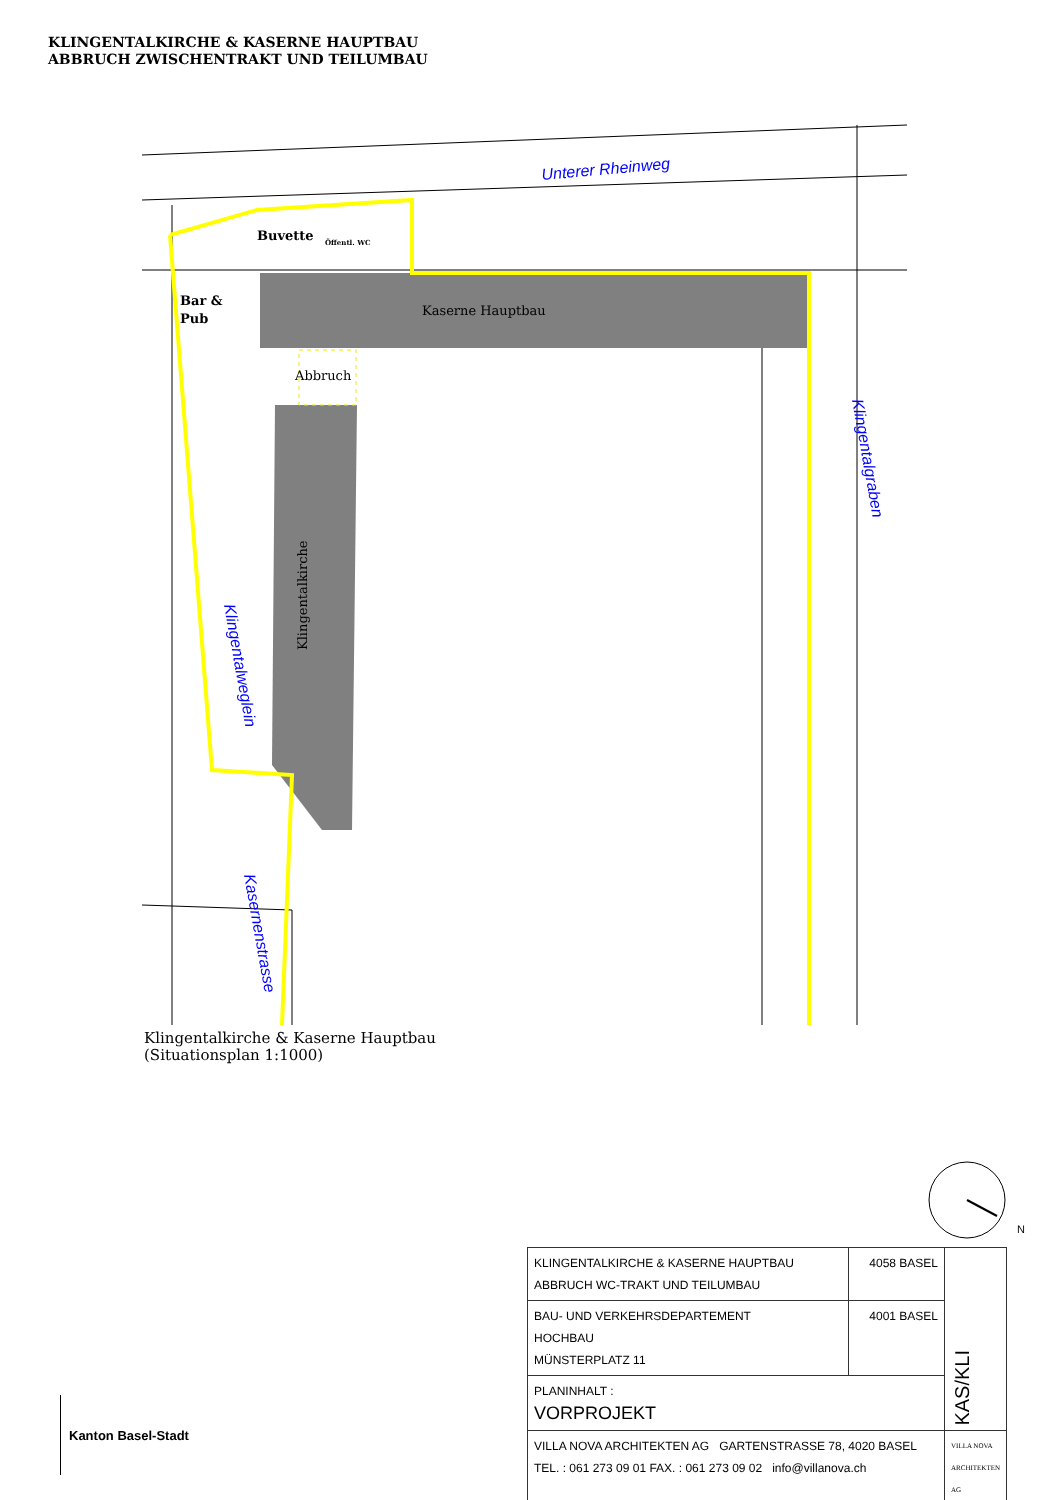KLINGENTALKIRCHE & KASERNE HAUPTBAU
ABBRUCH ZWISCHENTRAKT UND TEILUMBAU
Kaserne Hauptbau
Abbruch
Buvette
Bar &
Pub
Öffentl. WC
Klingentalkirche
Unterer Rheinweg
Klingentalgraben
Klingentalweglein
Kasernenstrasse
Klingentalkirche & Kaserne Hauptbau
(Situationsplan 1:1000)
N
| KLINGENTALKIRCHE & KASERNE HAUPTBAU ABBRUCH WC-TRAKT UND TEILUMBAU | 4058 BASEL | KAS/KLI |
| BAU- UND VERKEHRSDEPARTEMENT HOCHBAU MÜNSTERPLATZ 11 | 4001 BASEL | |
| PLANINHALT : VORPROJEKT | | |
| VILLA NOVA ARCHITEKTEN AG GARTENSTRASSE 78, 4020 BASEL TEL. : 061 273 09 01 FAX. : 061 273 09 02 info@villanova.ch | | VILLA NOVA ARCHITEKTEN AG |
Kanton Basel-Stadt